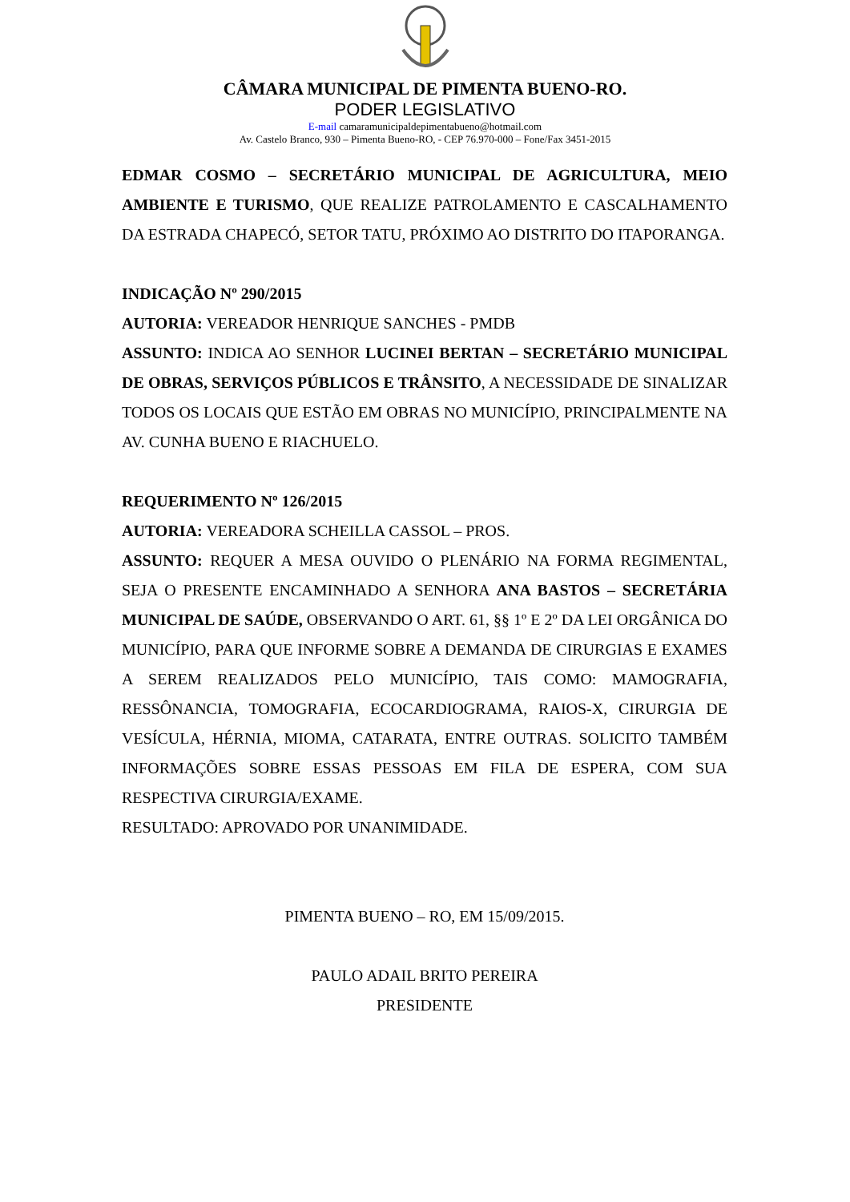CÂMARA MUNICIPAL DE PIMENTA BUENO-RO.
PODER LEGISLATIVO
E-mail camaramunicipaldepimentabueno@hotmail.com
Av. Castelo Branco, 930 – Pimenta Bueno-RO, - CEP 76.970-000 – Fone/Fax 3451-2015
EDMAR COSMO – SECRETÁRIO MUNICIPAL DE AGRICULTURA, MEIO AMBIENTE E TURISMO, QUE REALIZE PATROLAMENTO E CASCALHAMENTO DA ESTRADA CHAPECÓ, SETOR TATU, PRÓXIMO AO DISTRITO DO ITAPORANGA.
INDICAÇÃO Nº 290/2015
AUTORIA: VEREADOR HENRIQUE SANCHES - PMDB
ASSUNTO: INDICA AO SENHOR LUCINEI BERTAN – SECRETÁRIO MUNICIPAL DE OBRAS, SERVIÇOS PÚBLICOS E TRÂNSITO, A NECESSIDADE DE SINALIZAR TODOS OS LOCAIS QUE ESTÃO EM OBRAS NO MUNICÍPIO, PRINCIPALMENTE NA AV. CUNHA BUENO E RIACHUELO.
REQUERIMENTO Nº 126/2015
AUTORIA: VEREADORA SCHEILLA CASSOL – PROS.
ASSUNTO: REQUER A MESA OUVIDO O PLENÁRIO NA FORMA REGIMENTAL, SEJA O PRESENTE ENCAMINHADO A SENHORA ANA BASTOS – SECRETÁRIA MUNICIPAL DE SAÚDE, OBSERVANDO O ART. 61, §§ 1º E 2º DA LEI ORGÂNICA DO MUNICÍPIO, PARA QUE INFORME SOBRE A DEMANDA DE CIRURGIAS E EXAMES A SEREM REALIZADOS PELO MUNICÍPIO, TAIS COMO: MAMOGRAFIA, RESSÔNANCIA, TOMOGRAFIA, ECOCARDIOGRAMA, RAIOS-X, CIRURGIA DE VESÍCULA, HÉRNIA, MIOMA, CATARATA, ENTRE OUTRAS. SOLICITO TAMBÉM INFORMAÇÕES SOBRE ESSAS PESSOAS EM FILA DE ESPERA, COM SUA RESPECTIVA CIRURGIA/EXAME.
RESULTADO: APROVADO POR UNANIMIDADE.
PIMENTA BUENO – RO, EM 15/09/2015.
PAULO ADAIL BRITO PEREIRA
PRESIDENTE